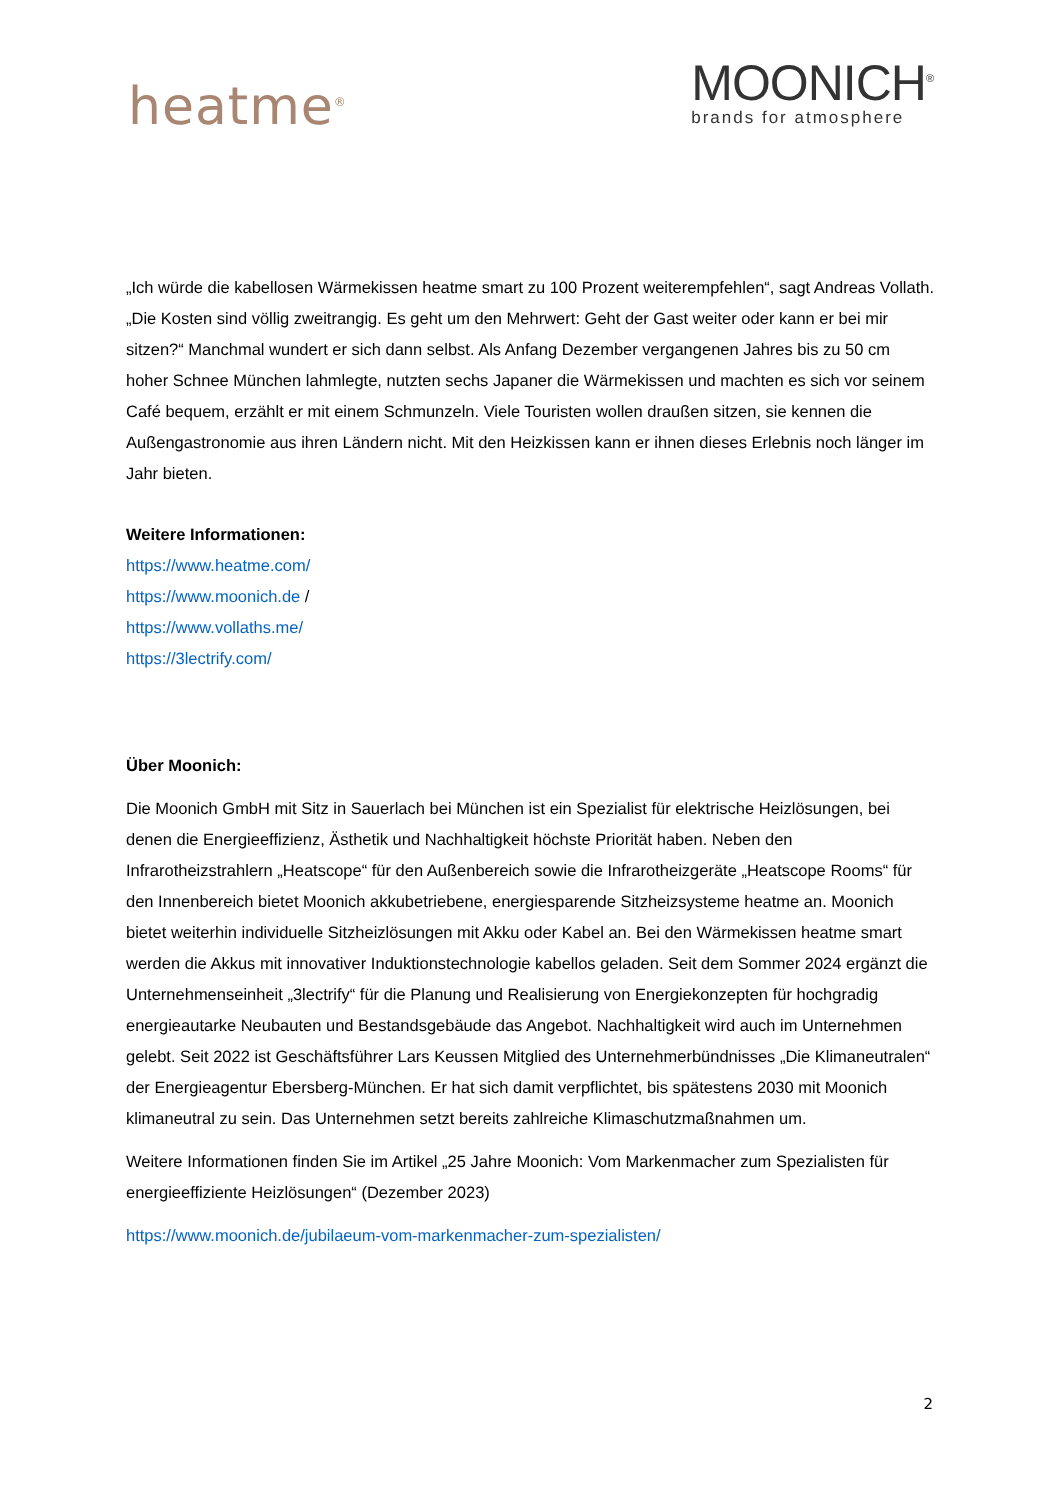heatme<sup>®</sup>
MOONICH<sup>®</sup>
brands for atmosphere
„Ich würde die kabellosen Wärmekissen heatme smart zu 100 Prozent weiterempfehlen“, sagt Andreas Vollath. „Die Kosten sind völlig zweitrangig. Es geht um den Mehrwert: Geht der Gast weiter oder kann er bei mir sitzen?“ Manchmal wundert er sich dann selbst. Als Anfang Dezember vergangenen Jahres bis zu 50 cm hoher Schnee München lahmlegte, nutzten sechs Japaner die Wärmekissen und machten es sich vor seinem Café bequem, erzählt er mit einem Schmunzeln. Viele Touristen wollen draußen sitzen, sie kennen die Außengastronomie aus ihren Ländern nicht. Mit den Heizkissen kann er ihnen dieses Erlebnis noch länger im Jahr bieten.
Weitere Informationen:
https://www.heatme.com/
https://www.moonich.de /
https://www.vollaths.me/
https://3lectrify.com/
Über Moonich:
Die Moonich GmbH mit Sitz in Sauerlach bei München ist ein Spezialist für elektrische Heizlösungen, bei denen die Energieeffizienz, Ästhetik und Nachhaltigkeit höchste Priorität haben. Neben den Infrarotheizstrahlern „Heatscope“ für den Außenbereich sowie die Infrarotheizgeräte „Heatscope Rooms“ für den Innenbereich bietet Moonich akkubetriebene, energiesparende Sitzheizsysteme heatme an. Moonich bietet weiterhin individuelle Sitzheizlösungen mit Akku oder Kabel an. Bei den Wärmekissen heatme smart werden die Akkus mit innovativer Induktionstechnologie kabellos geladen. Seit dem Sommer 2024 ergänzt die Unternehmenseinheit „3lectrify“ für die Planung und Realisierung von Energiekonzepten für hochgradig energieautarke Neubauten und Bestandsgebäude das Angebot. Nachhaltigkeit wird auch im Unternehmen gelebt. Seit 2022 ist Geschäftsführer Lars Keussen Mitglied des Unternehmerbündnisses „Die Klimaneutralen“ der Energieagentur Ebersberg-München. Er hat sich damit verpflichtet, bis spätestens 2030 mit Moonich klimaneutral zu sein. Das Unternehmen setzt bereits zahlreiche Klimaschutzmaßnahmen um.
Weitere Informationen finden Sie im Artikel „25 Jahre Moonich: Vom Markenmacher zum Spezialisten für energieeffiziente Heizlösungen“ (Dezember 2023)
https://www.moonich.de/jubilaeum-vom-markenmacher-zum-spezialisten/
2